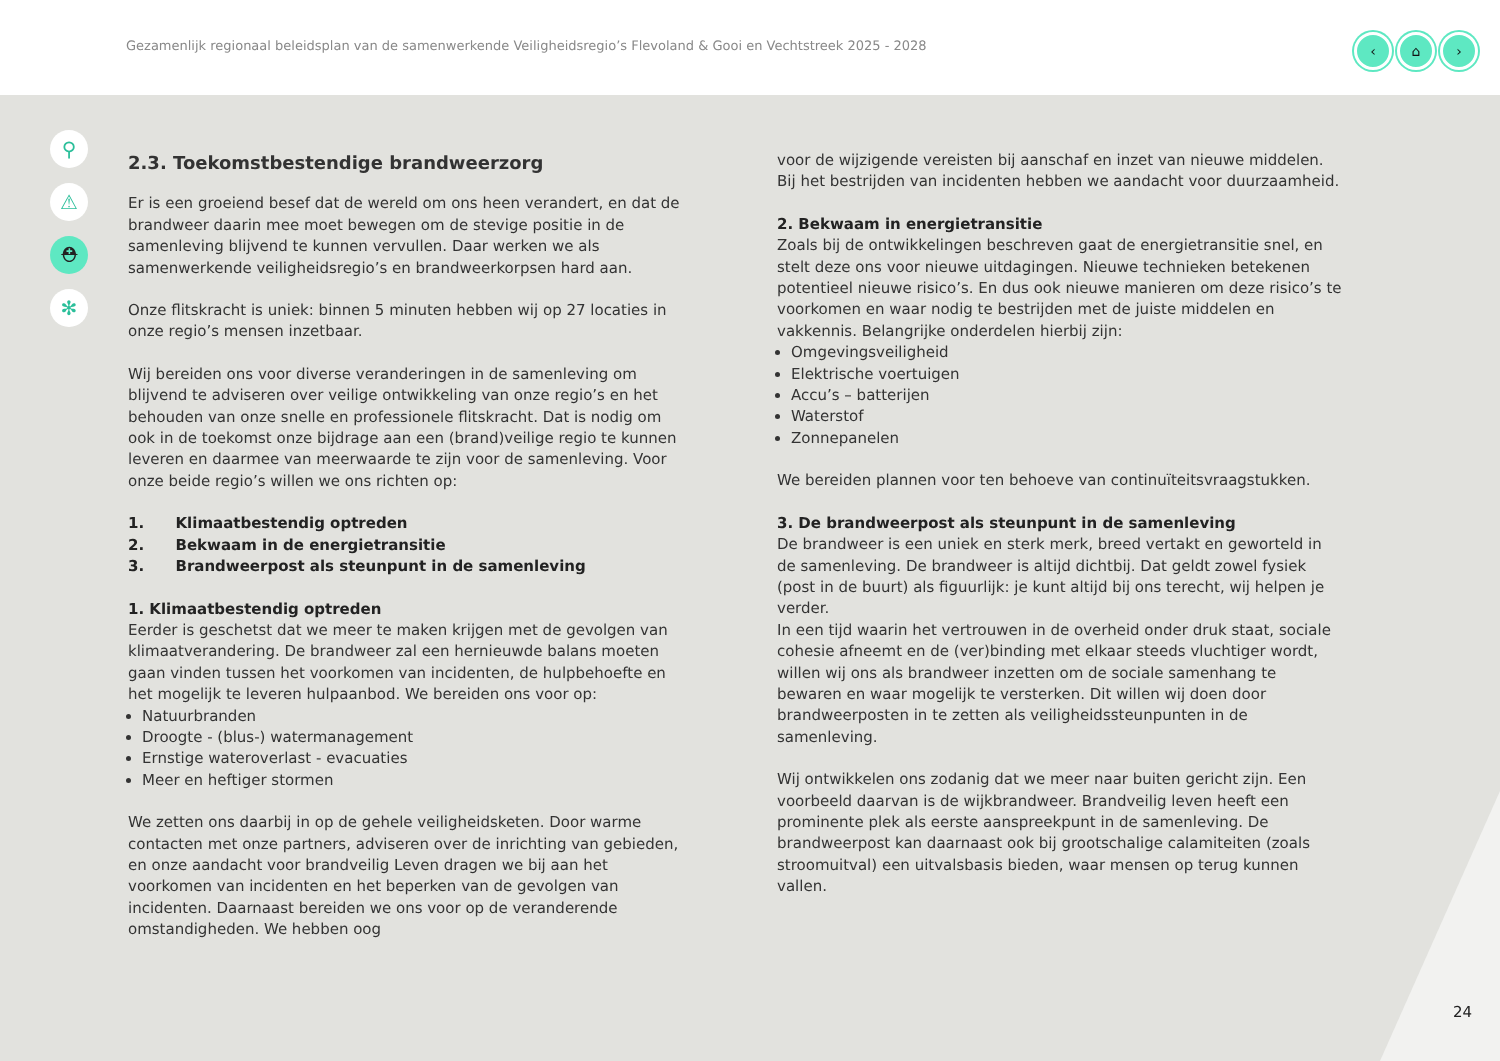Gezamenlijk regionaal beleidsplan van de samenwerkende Veiligheidsregio’s Flevoland & Gooi en Vechtstreek 2025 - 2028
‹ ⌂ ›
⚲
⚠
⛑
✻
2.3. Toekomstbestendige brandweerzorg
Er is een groeiend besef dat de wereld om ons heen verandert, en dat de brandweer daarin mee moet bewegen om de stevige positie in de samenleving blijvend te kunnen vervullen. Daar werken we als samenwerkende veiligheidsregio’s en brandweerkorpsen hard aan.
Onze flitskracht is uniek: binnen 5 minuten hebben wij op 27 locaties in onze regio’s mensen inzetbaar.
Wij bereiden ons voor diverse veranderingen in de samenleving om blijvend te adviseren over veilige ontwikkeling van onze regio’s en het behouden van onze snelle en professionele flitskracht. Dat is nodig om ook in de toekomst onze bijdrage aan een (brand)veilige regio te kunnen leveren en daarmee van meerwaarde te zijn voor de samenleving. Voor onze beide regio’s willen we ons richten op:
1. Klimaatbestendig optreden
2. Bekwaam in de energietransitie
3. Brandweerpost als steunpunt in de samenleving
1. Klimaatbestendig optreden
Eerder is geschetst dat we meer te maken krijgen met de gevolgen van klimaatverandering. De brandweer zal een hernieuwde balans moeten gaan vinden tussen het voorkomen van incidenten, de hulpbehoefte en het mogelijk te leveren hulpaanbod. We bereiden ons voor op:
Natuurbranden
Droogte - (blus-) watermanagement
Ernstige wateroverlast - evacuaties
Meer en heftiger stormen
We zetten ons daarbij in op de gehele veiligheidsketen. Door warme contacten met onze partners, adviseren over de inrichting van gebieden, en onze aandacht voor brandveilig Leven dragen we bij aan het voorkomen van incidenten en het beperken van de gevolgen van incidenten. Daarnaast bereiden we ons voor op de veranderende omstandigheden. We hebben oog
voor de wijzigende vereisten bij aanschaf en inzet van nieuwe middelen. Bij het bestrijden van incidenten hebben we aandacht voor duurzaamheid.
2. Bekwaam in energietransitie
Zoals bij de ontwikkelingen beschreven gaat de energietransitie snel, en stelt deze ons voor nieuwe uitdagingen. Nieuwe technieken betekenen potentieel nieuwe risico’s. En dus ook nieuwe manieren om deze risico’s te voorkomen en waar nodig te bestrijden met de juiste middelen en vakkennis. Belangrijke onderdelen hierbij zijn:
Omgevingsveiligheid
Elektrische voertuigen
Accu’s – batterijen
Waterstof
Zonnepanelen
We bereiden plannen voor ten behoeve van continuïteitsvraagstukken.
3. De brandweerpost als steunpunt in de samenleving
De brandweer is een uniek en sterk merk, breed vertakt en geworteld in de samenleving. De brandweer is altijd dichtbij. Dat geldt zowel fysiek (post in de buurt) als figuurlijk: je kunt altijd bij ons terecht, wij helpen je verder.
In een tijd waarin het vertrouwen in de overheid onder druk staat, sociale cohesie afneemt en de (ver)binding met elkaar steeds vluchtiger wordt, willen wij ons als brandweer inzetten om de sociale samenhang te bewaren en waar mogelijk te versterken. Dit willen wij doen door brandweerposten in te zetten als veiligheidssteunpunten in de samenleving.
Wij ontwikkelen ons zodanig dat we meer naar buiten gericht zijn. Een voorbeeld daarvan is de wijkbrandweer. Brandveilig leven heeft een prominente plek als eerste aanspreekpunt in de samenleving. De brandweerpost kan daarnaast ook bij grootschalige calamiteiten (zoals stroomuitval) een uitvalsbasis bieden, waar mensen op terug kunnen vallen.
24